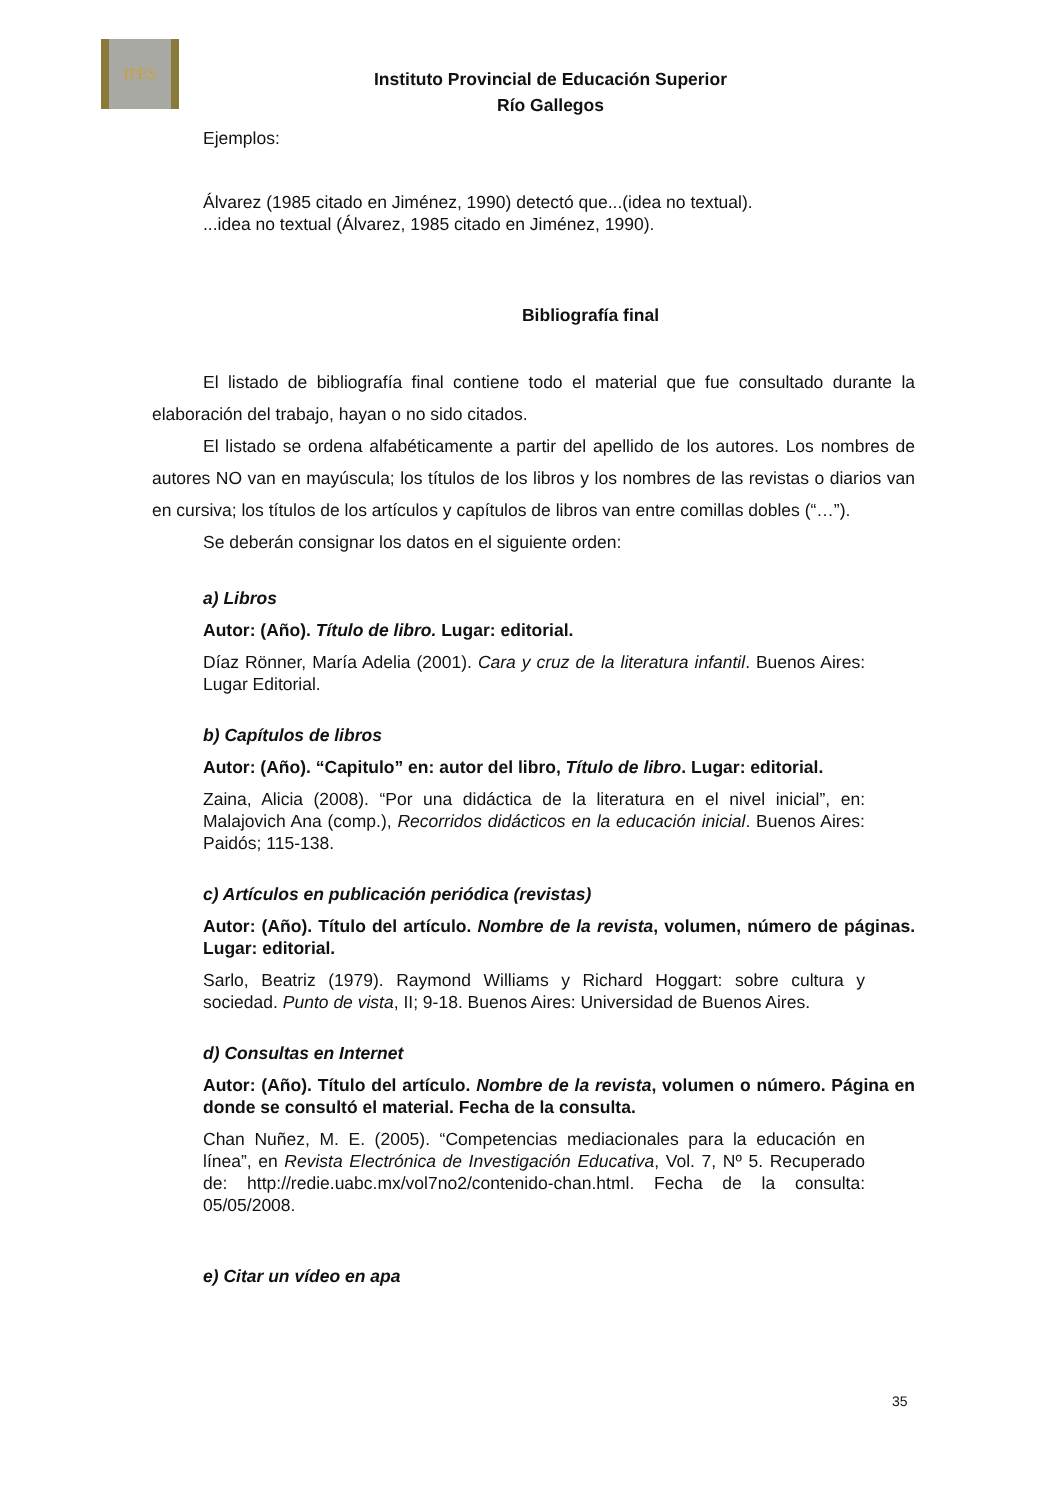IPES
Instituto Provincial de Educación Superior
Río Gallegos
Ejemplos:
Álvarez (1985 citado en Jiménez, 1990) detectó que...(idea no textual).
...idea no textual (Álvarez, 1985 citado en Jiménez, 1990).
Bibliografía final
El listado de bibliografía final contiene todo el material que fue consultado durante la elaboración del trabajo, hayan o no sido citados.
El listado se ordena alfabéticamente a partir del apellido de los autores. Los nombres de autores NO van en mayúscula; los títulos de los libros y los nombres de las revistas o diarios van en cursiva; los títulos de los artículos y capítulos de libros van entre comillas dobles (“…”).
Se deberán consignar los datos en el siguiente orden:
a) Libros
Autor: (Año). Título de libro. Lugar: editorial.
Díaz Rönner, María Adelia (2001). Cara y cruz de la literatura infantil. Buenos Aires: Lugar Editorial.
b) Capítulos de libros
Autor: (Año). “Capitulo” en: autor del libro, Título de libro. Lugar: editorial.
Zaina, Alicia (2008). “Por una didáctica de la literatura en el nivel inicial”, en: Malajovich Ana (comp.), Recorridos didácticos en la educación inicial. Buenos Aires: Paidós; 115-138.
c) Artículos en publicación periódica (revistas)
Autor: (Año). Título del artículo. Nombre de la revista, volumen, número de páginas. Lugar: editorial.
Sarlo, Beatriz (1979). Raymond Williams y Richard Hoggart: sobre cultura y sociedad. Punto de vista, II; 9-18. Buenos Aires: Universidad de Buenos Aires.
d) Consultas en Internet
Autor: (Año). Título del artículo. Nombre de la revista, volumen o número. Página en donde se consultó el material. Fecha de la consulta.
Chan Nuñez, M. E. (2005). “Competencias mediacionales para la educación en línea”, en Revista Electrónica de Investigación Educativa, Vol. 7, Nº 5. Recuperado de: http://redie.uabc.mx/vol7no2/contenido-chan.html. Fecha de la consulta: 05/05/2008.
e) Citar un vídeo en apa
35